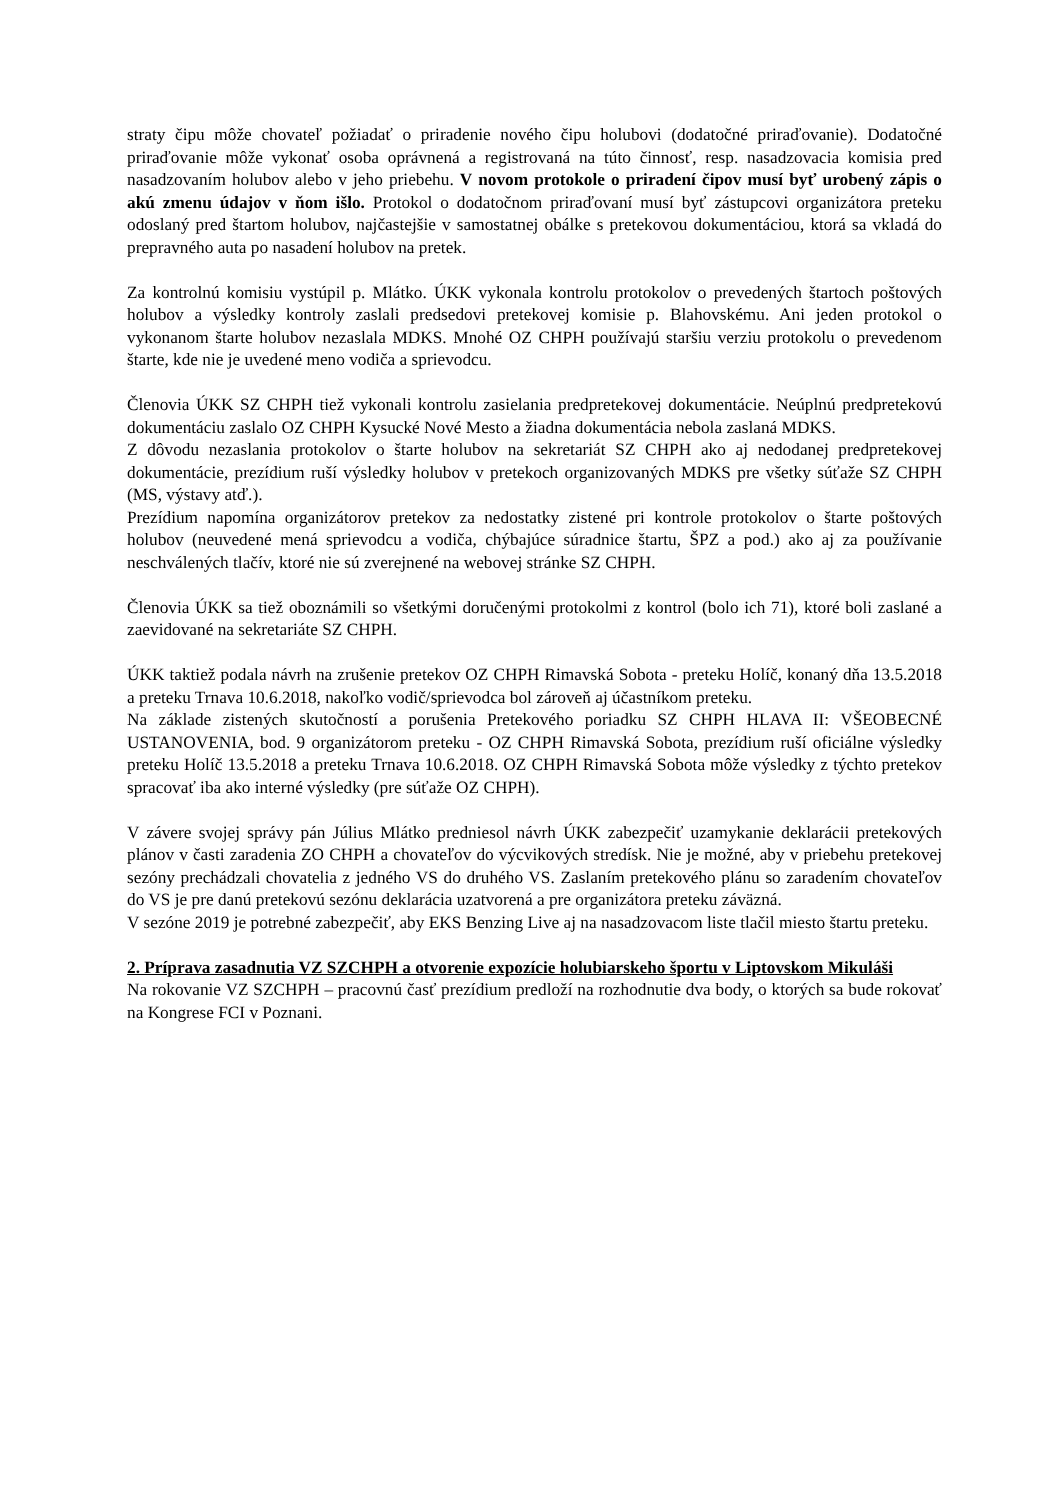straty čipu môže chovateľ požiadať o priradenie nového čipu holubovi (dodatočné priraďovanie). Dodatočné priraďovanie môže vykonať osoba oprávnená a registrovaná na túto činnosť, resp. nasadzovacia komisia pred nasadzovaním holubov alebo v jeho priebehu. V novom protokole o priradení čipov musí byť urobený zápis o akú zmenu údajov v ňom išlo. Protokol o dodatočnom priraďovaní musí byť zástupcovi organizátora preteku odoslaný pred štartom holubov, najčastejšie v samostatnej obálke s pretekovou dokumentáciou, ktorá sa vkladá do prepravného auta po nasadení holubov na pretek.
Za kontrolnú komisiu vystúpil p. Mlátko. ÚKK vykonala kontrolu protokolov o prevedených štartoch poštových holubov a výsledky kontroly zaslali predsedovi pretekovej komisie p. Blahovskému. Ani jeden protokol o vykonanom štarte holubov nezaslala MDKS. Mnohé OZ CHPH používajú staršiu verziu protokolu o prevedenom štarte, kde nie je uvedené meno vodiča a sprievodcu.
Členovia ÚKK SZ CHPH tiež vykonali kontrolu zasielania predpretekovej dokumentácie. Neúplnú predpretekovú dokumentáciu zaslalo OZ CHPH Kysucké Nové Mesto a žiadna dokumentácia nebola zaslaná MDKS.
Z dôvodu nezaslania protokolov o štarte holubov na sekretariát SZ CHPH ako aj nedodanej predpretekovej dokumentácie, prezídium ruší výsledky holubov v pretekoch organizovaných MDKS pre všetky súťaže SZ CHPH (MS, výstavy atď.).
Prezídium napomína organizátorov pretekov za nedostatky zistené pri kontrole protokolov o štarte poštových holubov (neuvedené mená sprievodcu a vodiča, chýbajúce súradnice štartu, ŠPZ a pod.) ako aj za používanie neschválených tlačív, ktoré nie sú zverejnené na webovej stránke SZ CHPH.
Členovia ÚKK sa tiež oboznámili so všetkými doručenými protokolmi z kontrol (bolo ich 71), ktoré boli zaslané a zaevidované na sekretariáte SZ CHPH.
ÚKK taktiež podala návrh na zrušenie pretekov OZ CHPH Rimavská Sobota - preteku Holíč, konaný dňa 13.5.2018 a preteku Trnava 10.6.2018, nakoľko vodič/sprievodca bol zároveň aj účastníkom preteku.
Na základe zistených skutočností a porušenia Pretekového poriadku SZ CHPH HLAVA II: VŠEOBECNÉ USTANOVENIA, bod. 9 organizátorom preteku - OZ CHPH Rimavská Sobota, prezídium ruší oficiálne výsledky preteku Holíč 13.5.2018 a preteku Trnava 10.6.2018. OZ CHPH Rimavská Sobota môže výsledky z týchto pretekov spracovať iba ako interné výsledky (pre súťaže OZ CHPH).
V závere svojej správy pán Július Mlátko predniesol návrh ÚKK zabezpečiť uzamykanie deklarácii pretekových plánov v časti zaradenia ZO CHPH a chovateľov do výcvikových stredísk. Nie je možné, aby v priebehu pretekovej sezóny prechádzali chovatelia z jedného VS do druhého VS. Zaslaním pretekového plánu so zaradením chovateľov do VS je pre danú pretekovú sezónu deklarácia uzatvorená a pre organizátora preteku záväzná.
V sezóne 2019 je potrebné zabezpečiť, aby EKS Benzing Live aj na nasadzovacom liste tlačil miesto štartu preteku.
2. Príprava zasadnutia VZ SZCHPH a otvorenie expozície holubiarskeho športu v Liptovskom Mikuláši
Na rokovanie VZ SZCHPH – pracovnú časť prezídium predloží na rozhodnutie dva body, o ktorých sa bude rokovať na Kongrese FCI v Poznani.